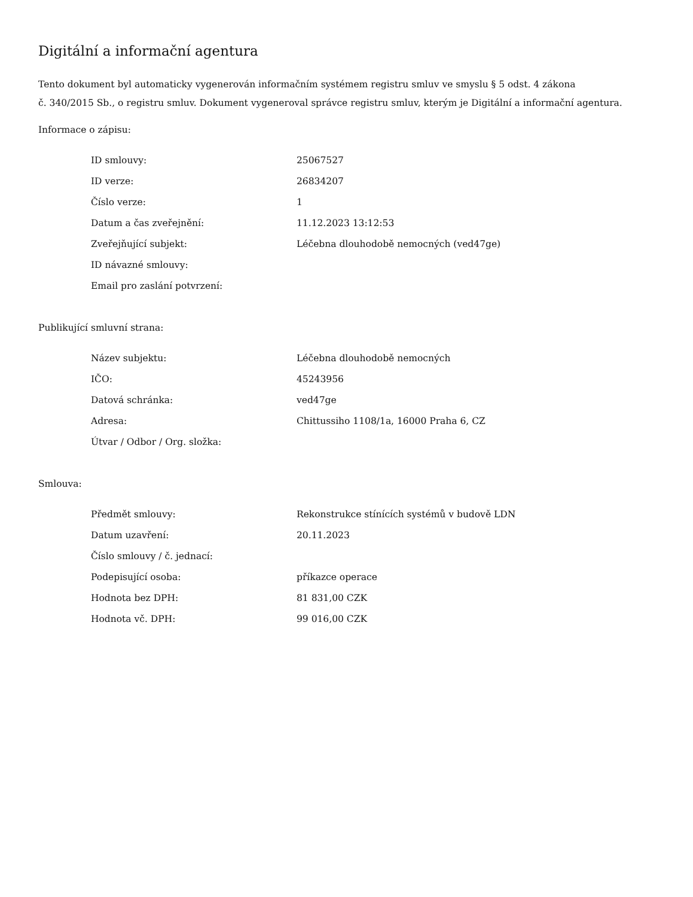Digitální a informační agentura
Tento dokument byl automaticky vygenerován informačním systémem registru smluv ve smyslu § 5 odst. 4 zákona
č. 340/2015 Sb., o registru smluv. Dokument vygeneroval správce registru smluv, kterým je Digitální a informační agentura.
Informace o zápisu:
| ID smlouvy: | 25067527 |
| ID verze: | 26834207 |
| Číslo verze: | 1 |
| Datum a čas zveřejnění: | 11.12.2023 13:12:53 |
| Zveřejňující subjekt: | Léčebna dlouhodobě nemocných (ved47ge) |
| ID návazné smlouvy: | |
| Email pro zaslání potvrzení: | |
Publikující smluvní strana:
| Název subjektu: | Léčebna dlouhodobě nemocných |
| IČO: | 45243956 |
| Datová schránka: | ved47ge |
| Adresa: | Chittussiho 1108/1a, 16000 Praha 6, CZ |
| Útvar / Odbor / Org. složka: | |
Smlouva:
| Předmět smlouvy: | Rekonstrukce stínících systémů v budově LDN |
| Datum uzavření: | 20.11.2023 |
| Číslo smlouvy / č. jednací: | |
| Podepisující osoba: | příkazce operace |
| Hodnota bez DPH: | 81 831,00 CZK |
| Hodnota vč. DPH: | 99 016,00 CZK |